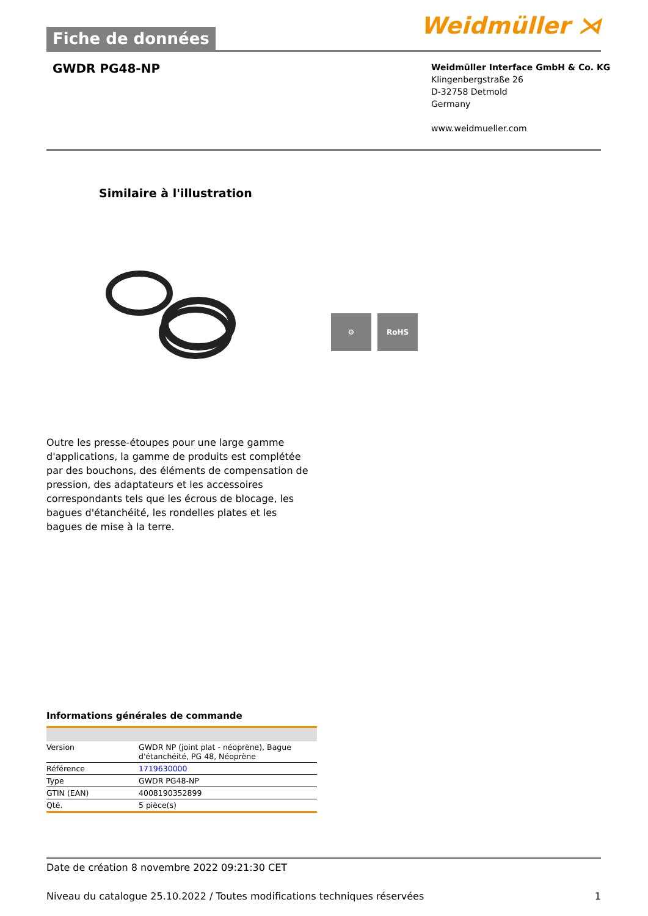Weidmüller ⋊
Fiche de données
GWDR PG48-NP
Weidmüller Interface GmbH & Co. KG
Klingenbergstraße 26
D-32758 Detmold
Germany
www.weidmueller.com
Similaire à l'illustration
⚙ RoHS
Outre les presse-étoupes pour une large gamme d'applications, la gamme de produits est complétée par des bouchons, des éléments de compensation de pression, des adaptateurs et les accessoires correspondants tels que les écrous de blocage, les bagues d'étanchéité, les rondelles plates et les bagues de mise à la terre.
Informations générales de commande
| Version | GWDR NP (joint plat - néoprène), Bague d'étanchéité, PG 48, Néoprène |
| Référence | 1719630000 |
| Type | GWDR PG48-NP |
| GTIN (EAN) | 4008190352899 |
| Qté. | 5 pièce(s) |
Date de création 8 novembre 2022 09:21:30 CET
Niveau du catalogue 25.10.2022 / Toutes modifications techniques réservées 1